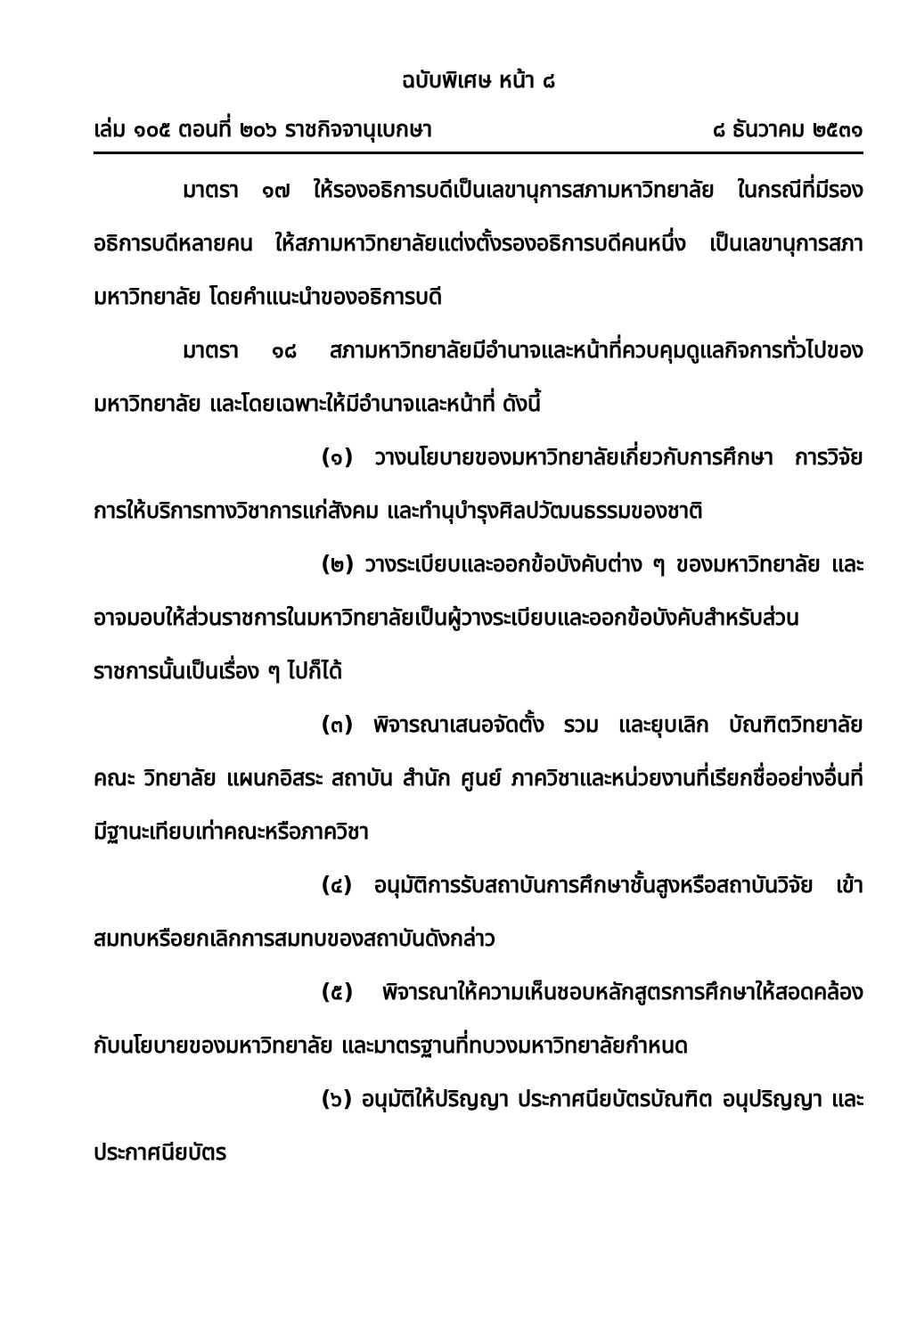ฉบับพิเศษ หน้า ๘
เล่ม ๑๐๕ ตอนที่ ๒๐๖ ราชกิจจานุเบกษา ๘ ธันวาคม ๒๕๓๑
มาตรา ๑๗ ให้รองอธิการบดีเป็นเลขานุการสภามหาวิทยาลัย ในกรณีที่มีรองอธิการบดีหลายคน ให้สภามหาวิทยาลัยแต่งตั้งรองอธิการบดีคนหนึ่ง เป็นเลขานุการสภามหาวิทยาลัย โดยคำแนะนำของอธิการบดี
มาตรา ๑๘ สภามหาวิทยาลัยมีอำนาจและหน้าที่ควบคุมดูแลกิจการทั่วไปของมหาวิทยาลัย และโดยเฉพาะให้มีอำนาจและหน้าที่ ดังนี้
(๑) วางนโยบายของมหาวิทยาลัยเกี่ยวกับการศึกษา การวิจัย การให้บริการทางวิชาการแก่สังคม และทำนุบำรุงศิลปวัฒนธรรมของชาติ
(๒) วางระเบียบและออกข้อบังคับต่าง ๆ ของมหาวิทยาลัย และอาจมอบให้ส่วนราชการในมหาวิทยาลัยเป็นผู้วางระเบียบและออกข้อบังคับสำหรับส่วนราชการนั้นเป็นเรื่อง ๆ ไปก็ได้
(๓) พิจารณาเสนอจัดตั้ง รวม และยุบเลิก บัณฑิตวิทยาลัย คณะ วิทยาลัย แผนกอิสระ สถาบัน สำนัก ศูนย์ ภาควิชาและหน่วยงานที่เรียกชื่ออย่างอื่นที่มีฐานะเทียบเท่าคณะหรือภาควิชา
(๔) อนุมัติการรับสถาบันการศึกษาชั้นสูงหรือสถาบันวิจัย เข้าสมทบหรือยกเลิกการสมทบของสถาบันดังกล่าว
(๕) พิจารณาให้ความเห็นชอบหลักสูตรการศึกษาให้สอดคล้องกับนโยบายของมหาวิทยาลัย และมาตรฐานที่ทบวงมหาวิทยาลัยกำหนด
(๖) อนุมัติให้ปริญญา ประกาศนียบัตรบัณฑิต อนุปริญญา และประกาศนียบัตร